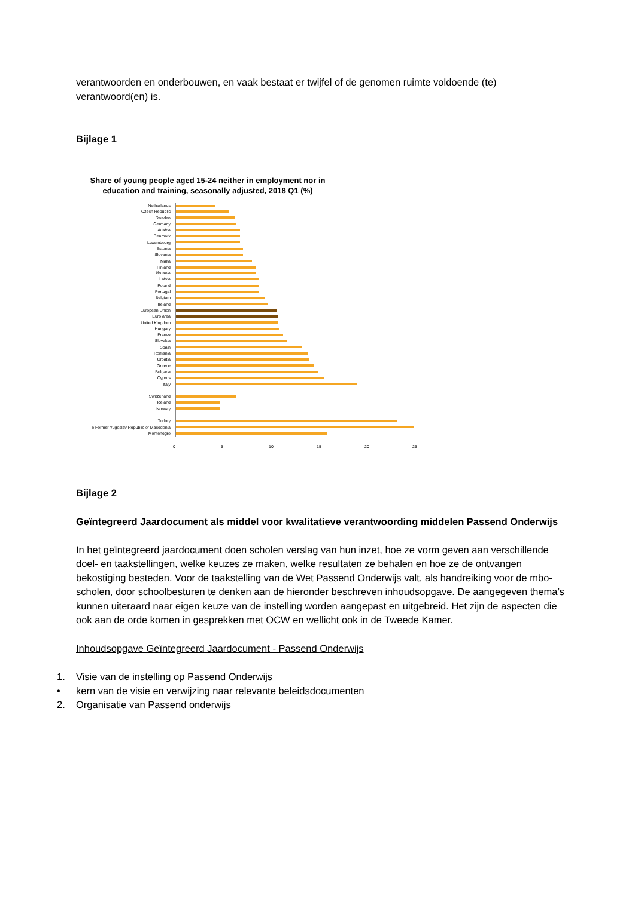verantwoorden en onderbouwen, en vaak bestaat er twijfel of de genomen ruimte voldoende (te) verantwoord(en) is.
Bijlage 1
Share of young people aged 15-24 neither in employment nor in education and training, seasonally adjusted, 2018 Q1 (%)
Netherlands
Czech Republic
Sweden
Germany
Austria
Denmark
Luxembourg
Estonia
Slovenia
Malta
Finland
Lithuania
Latvia
Poland
Portugal
Belgium
Ireland
European Union
Euro area
United Kingdom
Hungary
France
Slovakia
Spain
Romania
Croatia
Greece
Bulgaria
Cyprus
Italy
Switzerland
Iceland
Norway
Turkey
e Former Yugoslav Republic of Macedonia
Montenegro
0 5 10 15 20 25
Bijlage 2
Geïntegreerd Jaardocument als middel voor kwalitatieve verantwoording middelen Passend Onderwijs
In het geïntegreerd jaardocument doen scholen verslag van hun inzet, hoe ze vorm geven aan verschillende doel- en taakstellingen, welke keuzes ze maken, welke resultaten ze behalen en hoe ze de ontvangen bekostiging besteden. Voor de taakstelling van de Wet Passend Onderwijs valt, als handreiking voor de mbo-scholen, door schoolbesturen te denken aan de hieronder beschreven inhoudsopgave. De aangegeven thema’s kunnen uiteraard naar eigen keuze van de instelling worden aangepast en uitgebreid. Het zijn de aspecten die ook aan de orde komen in gesprekken met OCW en wellicht ook in de Tweede Kamer.
Inhoudsopgave Geïntegreerd Jaardocument - Passend Onderwijs
1. Visie van de instelling op Passend Onderwijs
• kern van de visie en verwijzing naar relevante beleidsdocumenten
2. Organisatie van Passend onderwijs